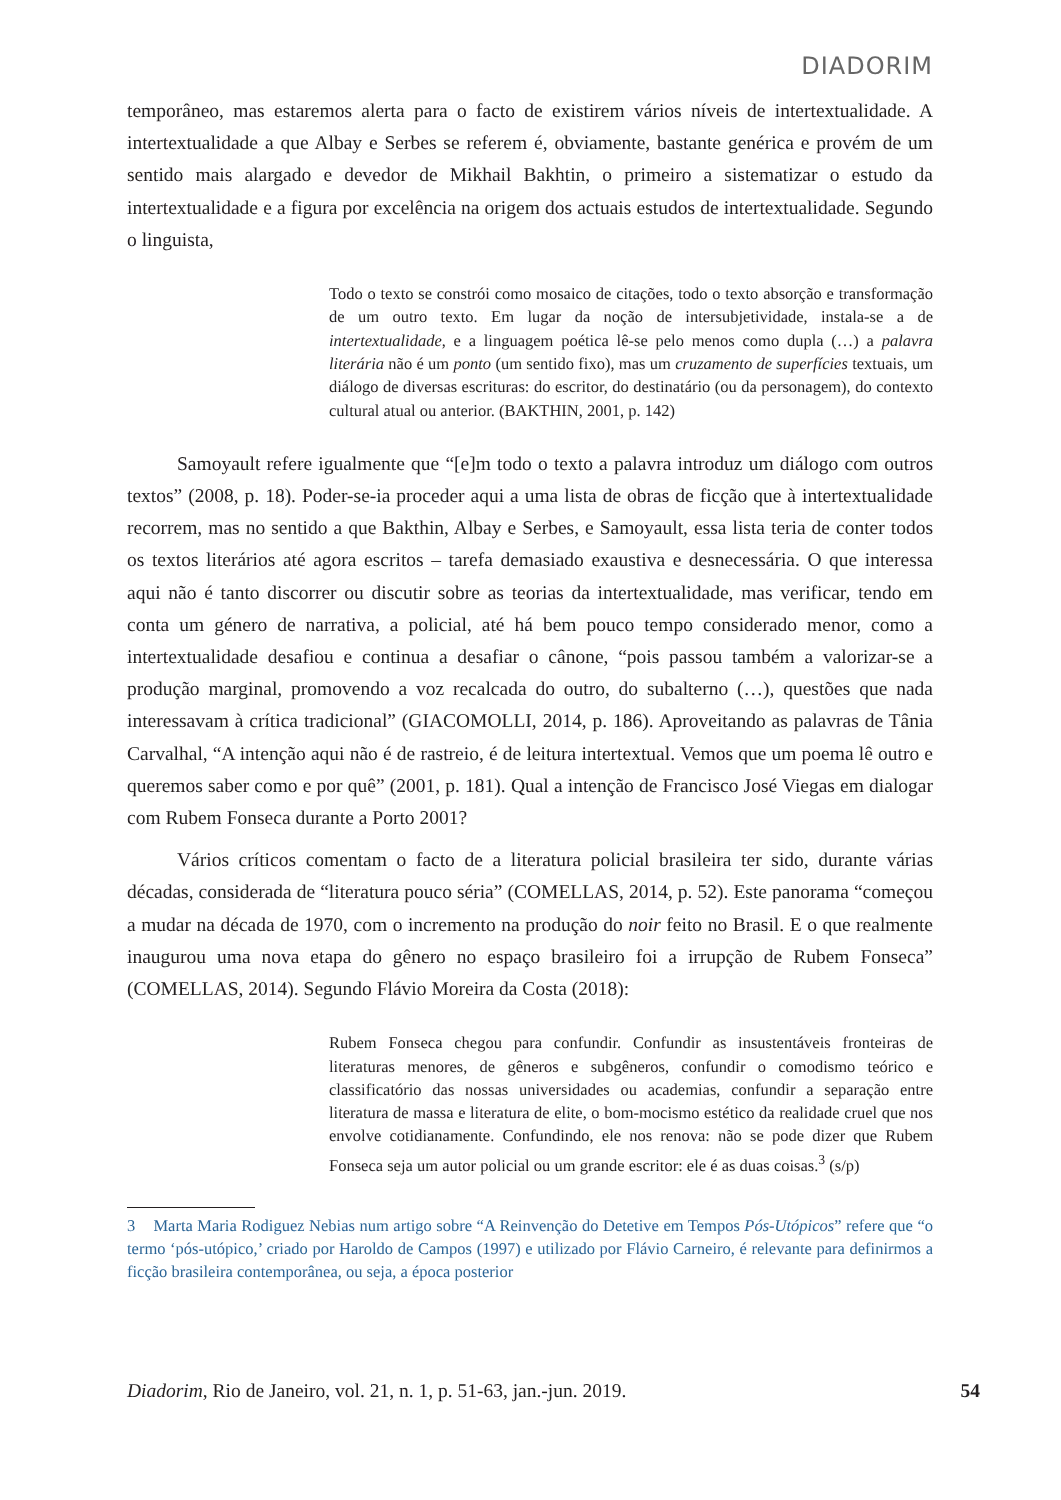DIADORIM
temporâneo, mas estaremos alerta para o facto de existirem vários níveis de intertextualidade. A intertextualidade a que Albay e Serbes se referem é, obviamente, bastante genérica e provém de um sentido mais alargado e devedor de Mikhail Bakhtin, o primeiro a sistematizar o estudo da intertextualidade e a figura por excelência na origem dos actuais estudos de intertextualidade. Segundo o linguista,
Todo o texto se constrói como mosaico de citações, todo o texto absorção e transformação de um outro texto. Em lugar da noção de intersubjetividade, instala-se a de intertextualidade, e a linguagem poética lê-se pelo menos como dupla (…) a palavra literária não é um ponto (um sentido fixo), mas um cruzamento de superfícies textuais, um diálogo de diversas escrituras: do escritor, do destinatário (ou da personagem), do contexto cultural atual ou anterior. (BAKTHIN, 2001, p. 142)
Samoyault refere igualmente que “[e]m todo o texto a palavra introduz um diálogo com outros textos” (2008, p. 18). Poder-se-ia proceder aqui a uma lista de obras de ficção que à intertextualidade recorrem, mas no sentido a que Bakthin, Albay e Serbes, e Samoyault, essa lista teria de conter todos os textos literários até agora escritos – tarefa demasiado exaustiva e desnecessária. O que interessa aqui não é tanto discorrer ou discutir sobre as teorias da intertextualidade, mas verificar, tendo em conta um género de narrativa, a policial, até há bem pouco tempo considerado menor, como a intertextualidade desafiou e continua a desafiar o cânone, “pois passou também a valorizar-se a produção marginal, promovendo a voz recalcada do outro, do subalterno (…), questões que nada interessavam à crítica tradicional” (GIACOMOLLI, 2014, p. 186). Aproveitando as palavras de Tânia Carvalhal, “A intenção aqui não é de rastreio, é de leitura intertextual. Vemos que um poema lê outro e queremos saber como e por quê” (2001, p. 181). Qual a intenção de Francisco José Viegas em dialogar com Rubem Fonseca durante a Porto 2001?
Vários críticos comentam o facto de a literatura policial brasileira ter sido, durante várias décadas, considerada de “literatura pouco séria” (COMELLAS, 2014, p. 52). Este panorama “começou a mudar na década de 1970, com o incremento na produção do noir feito no Brasil. E o que realmente inaugurou uma nova etapa do gênero no espaço brasileiro foi a irrupção de Rubem Fonseca” (COMELLAS, 2014). Segundo Flávio Moreira da Costa (2018):
Rubem Fonseca chegou para confundir. Confundir as insustentáveis fronteiras de literaturas menores, de gêneros e subgêneros, confundir o comodismo teórico e classificatório das nossas universidades ou academias, confundir a separação entre literatura de massa e literatura de elite, o bom-mocismo estético da realidade cruel que nos envolve cotidianamente. Confundindo, ele nos renova: não se pode dizer que Rubem Fonseca seja um autor policial ou um grande escritor: ele é as duas coisas.<sup>3</sup> (s/p)
3 Marta Maria Rodiguez Nebias num artigo sobre “A Reinvenção do Detetive em Tempos Pós-Utópicos” refere que “o termo ‘pós-utópico,’ criado por Haroldo de Campos (1997) e utilizado por Flávio Carneiro, é relevante para definirmos a ficção brasileira contemporânea, ou seja, a época posterior
Diadorim, Rio de Janeiro, vol. 21, n. 1, p. 51-63, jan.-jun. 2019. 54